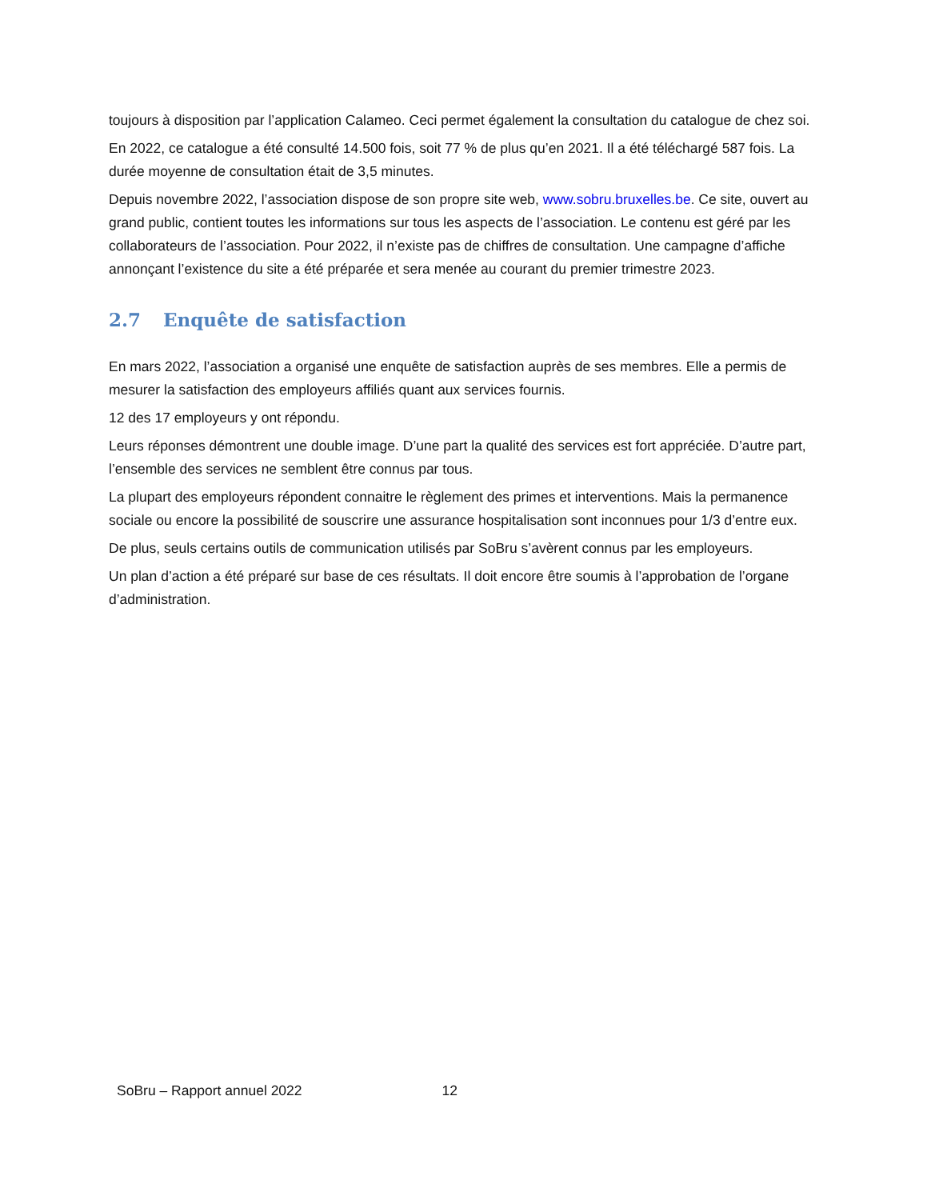toujours à disposition par l’application Calameo. Ceci permet également la consultation du catalogue de chez soi.
En 2022, ce catalogue a été consulté 14.500 fois, soit 77 % de plus qu’en 2021. Il a été téléchargé 587 fois. La durée moyenne de consultation était de 3,5 minutes.
Depuis novembre 2022, l’association dispose de son propre site web, www.sobru.bruxelles.be. Ce site, ouvert au grand public, contient toutes les informations sur tous les aspects de l’association. Le contenu est géré par les collaborateurs de l’association. Pour 2022, il n’existe pas de chiffres de consultation. Une campagne d’affiche annonçant l’existence du site a été préparée et sera menée au courant du premier trimestre 2023.
2.7 Enquête de satisfaction
En mars 2022, l’association a organisé une enquête de satisfaction auprès de ses membres. Elle a permis de mesurer la satisfaction des employeurs affiliés quant aux services fournis.
12 des 17 employeurs y ont répondu.
Leurs réponses démontrent une double image. D’une part la qualité des services est fort appréciée. D’autre part, l’ensemble des services ne semblent être connus par tous.
La plupart des employeurs répondent connaitre le règlement des primes et interventions. Mais la permanence sociale ou encore la possibilité de souscrire une assurance hospitalisation sont inconnues pour 1/3 d’entre eux.
De plus, seuls certains outils de communication utilisés par SoBru s’avèrent connus par les employeurs.
Un plan d’action a été préparé sur base de ces résultats. Il doit encore être soumis à l’approbation de l’organe d’administration.
SoBru – Rapport annuel 2022 12